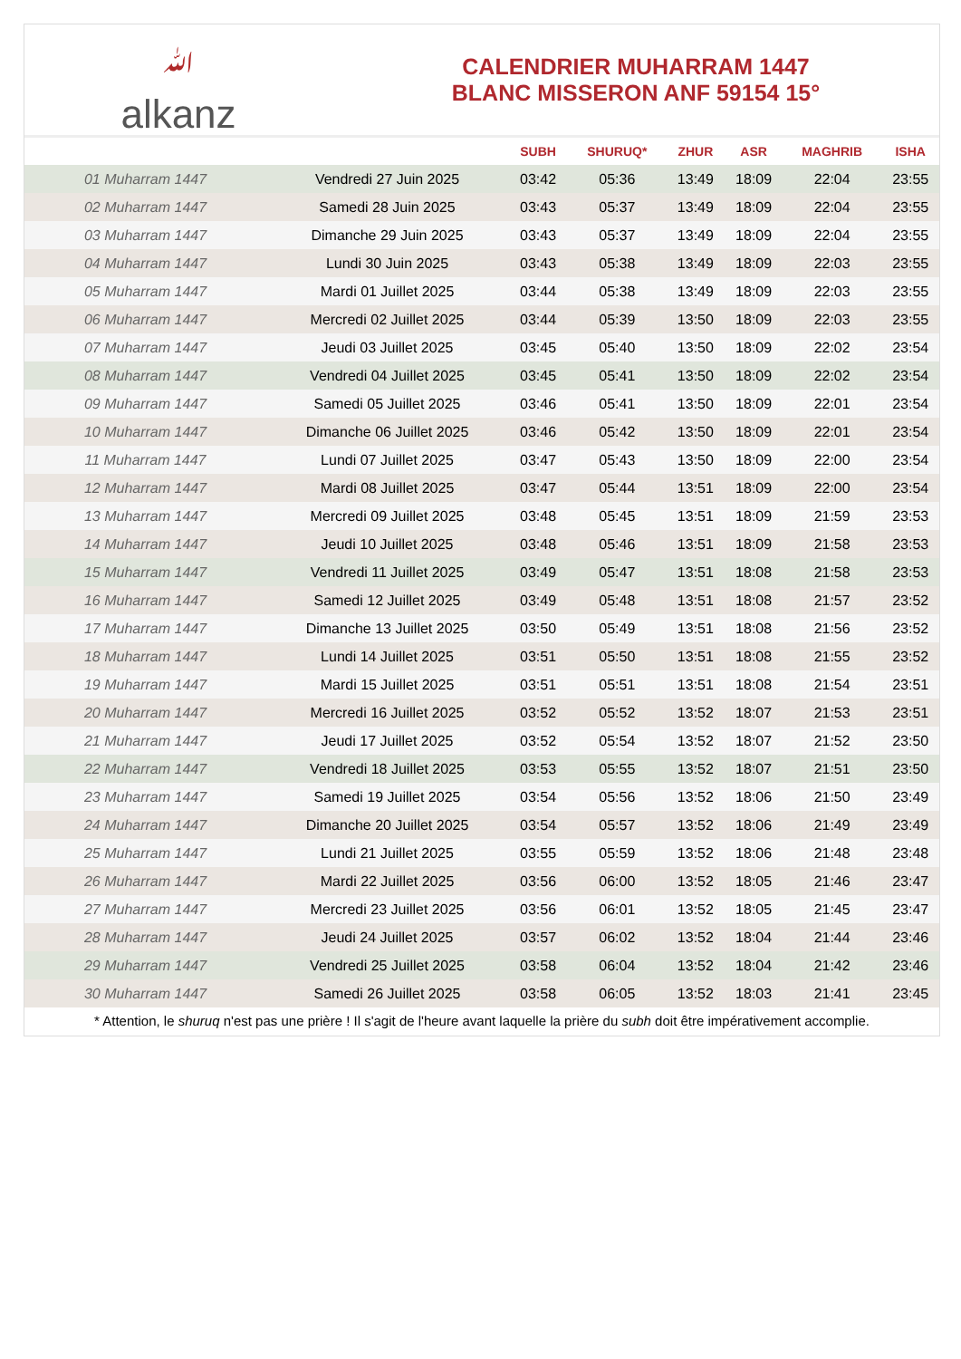ﷲalkanz
CALENDRIER MUHARRAM 1447
BLANC MISSERON ANF 59154 15°
| | | SUBH | SHURUQ* | ZHUR | ASR | MAGHRIB | ISHA |
| --- | --- | --- | --- | --- | --- | --- | --- |
| 01 Muharram 1447 | Vendredi 27 Juin 2025 | 03:42 | 05:36 | 13:49 | 18:09 | 22:04 | 23:55 |
| 02 Muharram 1447 | Samedi 28 Juin 2025 | 03:43 | 05:37 | 13:49 | 18:09 | 22:04 | 23:55 |
| 03 Muharram 1447 | Dimanche 29 Juin 2025 | 03:43 | 05:37 | 13:49 | 18:09 | 22:04 | 23:55 |
| 04 Muharram 1447 | Lundi 30 Juin 2025 | 03:43 | 05:38 | 13:49 | 18:09 | 22:03 | 23:55 |
| 05 Muharram 1447 | Mardi 01 Juillet 2025 | 03:44 | 05:38 | 13:49 | 18:09 | 22:03 | 23:55 |
| 06 Muharram 1447 | Mercredi 02 Juillet 2025 | 03:44 | 05:39 | 13:50 | 18:09 | 22:03 | 23:55 |
| 07 Muharram 1447 | Jeudi 03 Juillet 2025 | 03:45 | 05:40 | 13:50 | 18:09 | 22:02 | 23:54 |
| 08 Muharram 1447 | Vendredi 04 Juillet 2025 | 03:45 | 05:41 | 13:50 | 18:09 | 22:02 | 23:54 |
| 09 Muharram 1447 | Samedi 05 Juillet 2025 | 03:46 | 05:41 | 13:50 | 18:09 | 22:01 | 23:54 |
| 10 Muharram 1447 | Dimanche 06 Juillet 2025 | 03:46 | 05:42 | 13:50 | 18:09 | 22:01 | 23:54 |
| 11 Muharram 1447 | Lundi 07 Juillet 2025 | 03:47 | 05:43 | 13:50 | 18:09 | 22:00 | 23:54 |
| 12 Muharram 1447 | Mardi 08 Juillet 2025 | 03:47 | 05:44 | 13:51 | 18:09 | 22:00 | 23:54 |
| 13 Muharram 1447 | Mercredi 09 Juillet 2025 | 03:48 | 05:45 | 13:51 | 18:09 | 21:59 | 23:53 |
| 14 Muharram 1447 | Jeudi 10 Juillet 2025 | 03:48 | 05:46 | 13:51 | 18:09 | 21:58 | 23:53 |
| 15 Muharram 1447 | Vendredi 11 Juillet 2025 | 03:49 | 05:47 | 13:51 | 18:08 | 21:58 | 23:53 |
| 16 Muharram 1447 | Samedi 12 Juillet 2025 | 03:49 | 05:48 | 13:51 | 18:08 | 21:57 | 23:52 |
| 17 Muharram 1447 | Dimanche 13 Juillet 2025 | 03:50 | 05:49 | 13:51 | 18:08 | 21:56 | 23:52 |
| 18 Muharram 1447 | Lundi 14 Juillet 2025 | 03:51 | 05:50 | 13:51 | 18:08 | 21:55 | 23:52 |
| 19 Muharram 1447 | Mardi 15 Juillet 2025 | 03:51 | 05:51 | 13:51 | 18:08 | 21:54 | 23:51 |
| 20 Muharram 1447 | Mercredi 16 Juillet 2025 | 03:52 | 05:52 | 13:52 | 18:07 | 21:53 | 23:51 |
| 21 Muharram 1447 | Jeudi 17 Juillet 2025 | 03:52 | 05:54 | 13:52 | 18:07 | 21:52 | 23:50 |
| 22 Muharram 1447 | Vendredi 18 Juillet 2025 | 03:53 | 05:55 | 13:52 | 18:07 | 21:51 | 23:50 |
| 23 Muharram 1447 | Samedi 19 Juillet 2025 | 03:54 | 05:56 | 13:52 | 18:06 | 21:50 | 23:49 |
| 24 Muharram 1447 | Dimanche 20 Juillet 2025 | 03:54 | 05:57 | 13:52 | 18:06 | 21:49 | 23:49 |
| 25 Muharram 1447 | Lundi 21 Juillet 2025 | 03:55 | 05:59 | 13:52 | 18:06 | 21:48 | 23:48 |
| 26 Muharram 1447 | Mardi 22 Juillet 2025 | 03:56 | 06:00 | 13:52 | 18:05 | 21:46 | 23:47 |
| 27 Muharram 1447 | Mercredi 23 Juillet 2025 | 03:56 | 06:01 | 13:52 | 18:05 | 21:45 | 23:47 |
| 28 Muharram 1447 | Jeudi 24 Juillet 2025 | 03:57 | 06:02 | 13:52 | 18:04 | 21:44 | 23:46 |
| 29 Muharram 1447 | Vendredi 25 Juillet 2025 | 03:58 | 06:04 | 13:52 | 18:04 | 21:42 | 23:46 |
| 30 Muharram 1447 | Samedi 26 Juillet 2025 | 03:58 | 06:05 | 13:52 | 18:03 | 21:41 | 23:45 |
* Attention, le shuruq n'est pas une prière ! Il s'agit de l'heure avant laquelle la prière du subh doit être impérativement accomplie.